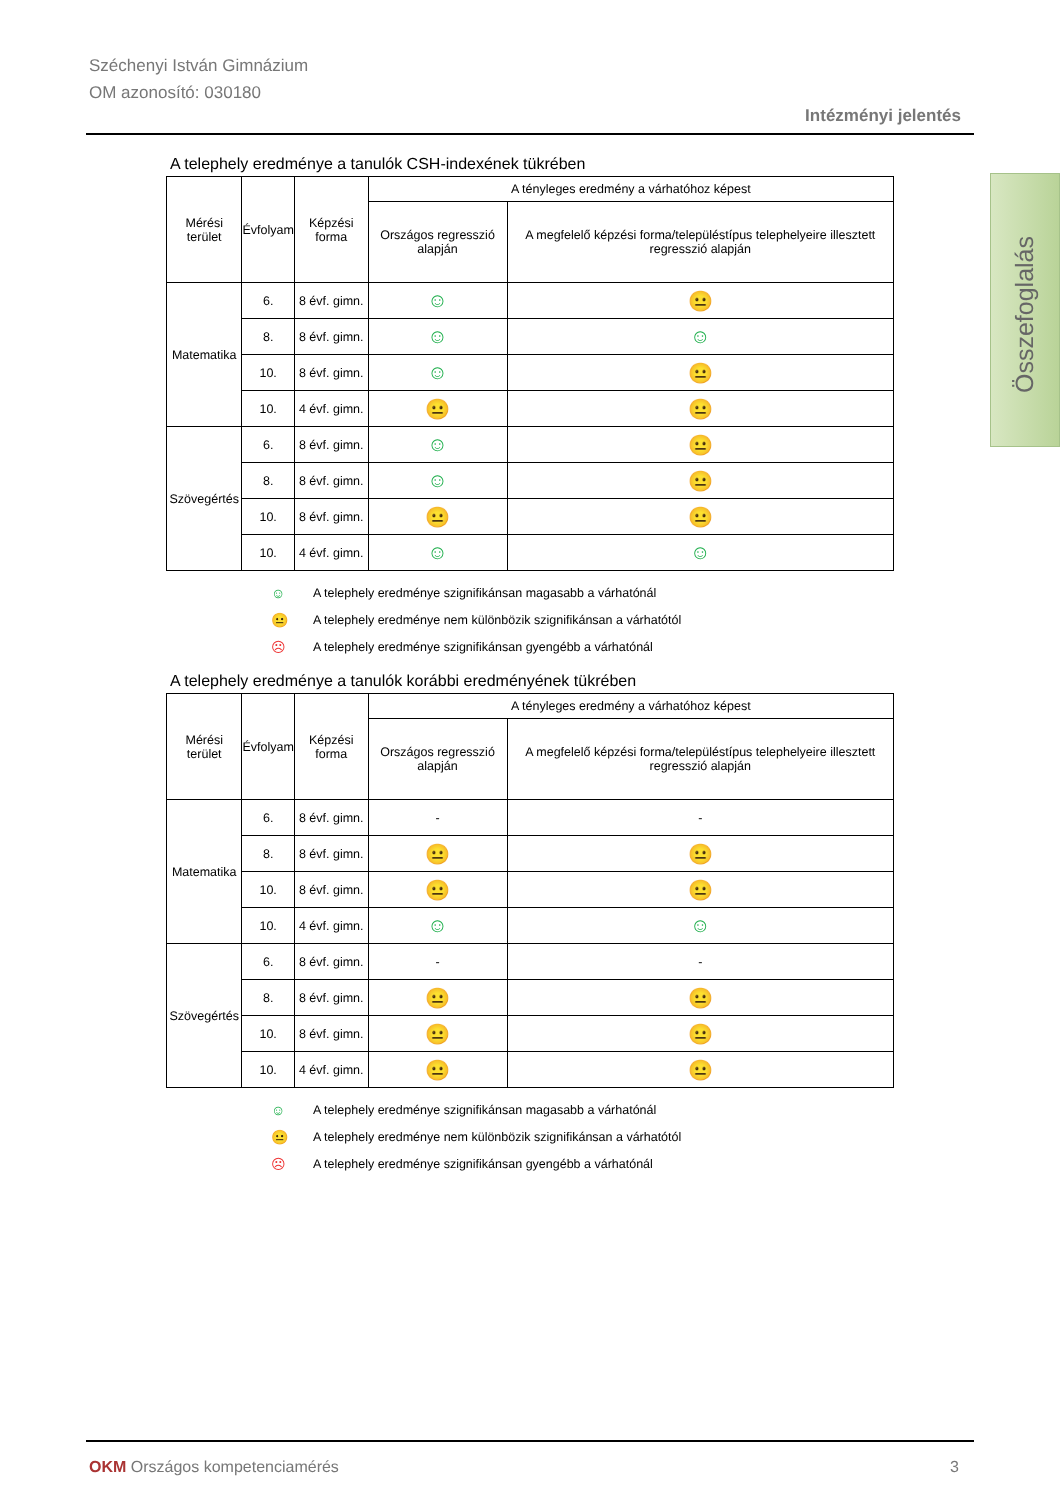Széchenyi István Gimnázium
OM azonosító: 030180
Intézményi jelentés
Összefoglalás
A telephely eredménye a tanulók CSH-indexének tükrében
| Mérési terület | Évfolyam | Képzési forma | A tényleges eredmény a várhatóhoz képest | |
| --- | --- | --- | --- | --- |
| | | | Országos regresszió alapján | A megfelelő képzési forma/településtípus telephelyeire illesztett regresszió alapján |
| Matematika | 6. | 8 évf. gimn. | ☺ | 😐 |
| | 8. | 8 évf. gimn. | ☺ | ☺ |
| | 10. | 8 évf. gimn. | ☺ | 😐 |
| | 10. | 4 évf. gimn. | 😐 | 😐 |
| Szövegértés | 6. | 8 évf. gimn. | ☺ | 😐 |
| | 8. | 8 évf. gimn. | ☺ | 😐 |
| | 10. | 8 évf. gimn. | 😐 | 😐 |
| | 10. | 4 évf. gimn. | ☺ | ☺ |
☺ A telephely eredménye szignifikánsan magasabb a várhatónál
😐 A telephely eredménye nem különbözik szignifikánsan a várhatótól
☹ A telephely eredménye szignifikánsan gyengébb a várhatónál
A telephely eredménye a tanulók korábbi eredményének tükrében
| Mérési terület | Évfolyam | Képzési forma | A tényleges eredmény a várhatóhoz képest | |
| --- | --- | --- | --- | --- |
| | | | Országos regresszió alapján | A megfelelő képzési forma/településtípus telephelyeire illesztett regresszió alapján |
| Matematika | 6. | 8 évf. gimn. | - | - |
| | 8. | 8 évf. gimn. | 😐 | 😐 |
| | 10. | 8 évf. gimn. | 😐 | 😐 |
| | 10. | 4 évf. gimn. | ☺ | ☺ |
| Szövegértés | 6. | 8 évf. gimn. | - | - |
| | 8. | 8 évf. gimn. | 😐 | 😐 |
| | 10. | 8 évf. gimn. | 😐 | 😐 |
| | 10. | 4 évf. gimn. | 😐 | 😐 |
☺ A telephely eredménye szignifikánsan magasabb a várhatónál
😐 A telephely eredménye nem különbözik szignifikánsan a várhatótól
☹ A telephely eredménye szignifikánsan gyengébb a várhatónál
OKM Országos kompetenciamérés 3